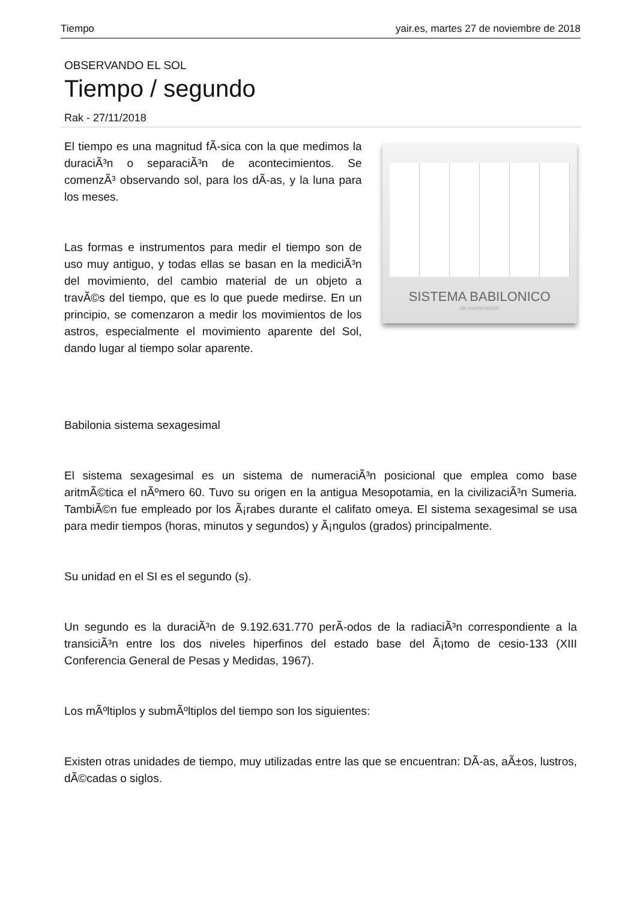Tiempo yair.es, martes 27 de noviembre de 2018
OBSERVANDO EL SOL
Tiempo / segundo
Rak - 27/11/2018
El tiempo es una magnitud fÃ-sica con la que medimos la duraciÃ³n o separaciÃ³n de acontecimientos. Se comenzÃ³ observando sol, para los dÃ-as, y la luna para los meses.
Las formas e instrumentos para medir el tiempo son de uso muy antiguo, y todas ellas se basan en la mediciÃ³n del movimiento, del cambio material de un objeto a travÃ©s del tiempo, que es lo que puede medirse. En un principio, se comenzaron a medir los movimientos de los astros, especialmente el movimiento aparente del Sol, dando lugar al tiempo solar aparente.
SISTEMA BABILONICO
de numeración
Babilonia sistema sexagesimal
El sistema sexagesimal es un sistema de numeraciÃ³n posicional que emplea como base aritmÃ©tica el nÃºmero 60. Tuvo su origen en la antigua Mesopotamia, en la civilizaciÃ³n Sumeria. TambiÃ©n fue empleado por los Ã¡rabes durante el califato omeya. El sistema sexagesimal se usa para medir tiempos (horas, minutos y segundos) y Ã¡ngulos (grados) principalmente.
Su unidad en el SI es el segundo (s).
Un segundo es la duraciÃ³n de 9.192.631.770 perÃ-odos de la radiaciÃ³n correspondiente a la transiciÃ³n entre los dos niveles hiperfinos del estado base del Ã¡tomo de cesio-133 (XIII Conferencia General de Pesas y Medidas, 1967).
Los mÃºltiplos y submÃºltiplos del tiempo son los siguientes:
Existen otras unidades de tiempo, muy utilizadas entre las que se encuentran: DÃ-as, aÃ±os, lustros, dÃ©cadas o siglos.